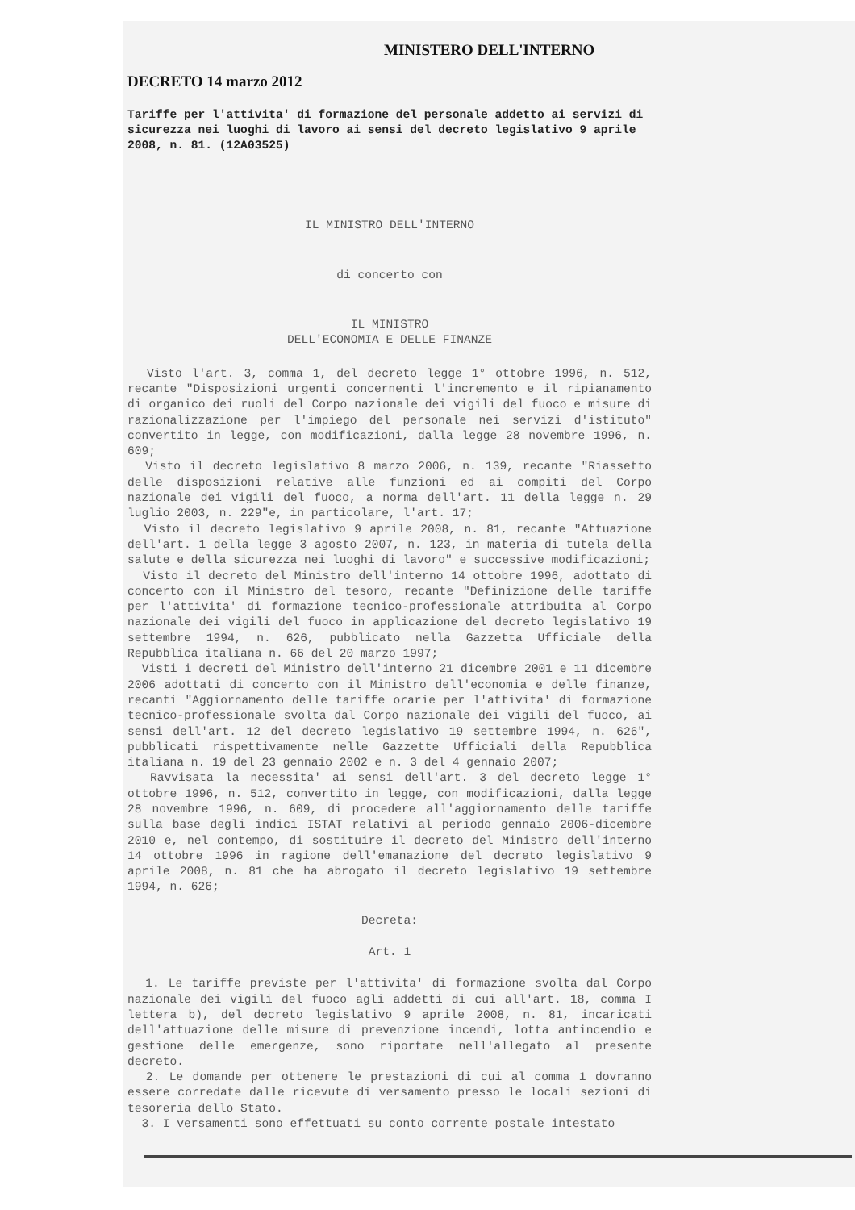MINISTERO DELL'INTERNO
DECRETO 14 marzo 2012
Tariffe per l'attivita' di formazione del personale addetto ai servizi di sicurezza nei luoghi di lavoro ai sensi del decreto legislativo 9 aprile 2008, n. 81. (12A03525)
IL MINISTRO DELL'INTERNO
di concerto con
IL MINISTRO
DELL'ECONOMIA E DELLE FINANZE
Visto l'art. 3, comma 1, del decreto legge 1° ottobre 1996, n. 512, recante "Disposizioni urgenti concernenti l'incremento e il ripianamento di organico dei ruoli del Corpo nazionale dei vigili del fuoco e misure di razionalizzazione per l'impiego del personale nei servizi d'istituto" convertito in legge, con modificazioni, dalla legge 28 novembre 1996, n. 609;
Visto il decreto legislativo 8 marzo 2006, n. 139, recante "Riassetto delle disposizioni relative alle funzioni ed ai compiti del Corpo nazionale dei vigili del fuoco, a norma dell'art. 11 della legge n. 29 luglio 2003, n. 229"e, in particolare, l'art. 17;
Visto il decreto legislativo 9 aprile 2008, n. 81, recante "Attuazione dell'art. 1 della legge 3 agosto 2007, n. 123, in materia di tutela della salute e della sicurezza nei luoghi di lavoro" e successive modificazioni;
Visto il decreto del Ministro dell'interno 14 ottobre 1996, adottato di concerto con il Ministro del tesoro, recante "Definizione delle tariffe per l'attivita' di formazione tecnico-professionale attribuita al Corpo nazionale dei vigili del fuoco in applicazione del decreto legislativo 19 settembre 1994, n. 626, pubblicato nella Gazzetta Ufficiale della Repubblica italiana n. 66 del 20 marzo 1997;
Visti i decreti del Ministro dell'interno 21 dicembre 2001 e 11 dicembre 2006 adottati di concerto con il Ministro dell'economia e delle finanze, recanti "Aggiornamento delle tariffe orarie per l'attivita' di formazione tecnico-professionale svolta dal Corpo nazionale dei vigili del fuoco, ai sensi dell'art. 12 del decreto legislativo 19 settembre 1994, n. 626", pubblicati rispettivamente nelle Gazzette Ufficiali della Repubblica italiana n. 19 del 23 gennaio 2002 e n. 3 del 4 gennaio 2007;
Ravvisata la necessita' ai sensi dell'art. 3 del decreto legge 1° ottobre 1996, n. 512, convertito in legge, con modificazioni, dalla legge 28 novembre 1996, n. 609, di procedere all'aggiornamento delle tariffe sulla base degli indici ISTAT relativi al periodo gennaio 2006-dicembre 2010 e, nel contempo, di sostituire il decreto del Ministro dell'interno 14 ottobre 1996 in ragione dell'emanazione del decreto legislativo 9 aprile 2008, n. 81 che ha abrogato il decreto legislativo 19 settembre 1994, n. 626;
Decreta:
Art. 1
1. Le tariffe previste per l'attivita' di formazione svolta dal Corpo nazionale dei vigili del fuoco agli addetti di cui all'art. 18, comma I lettera b), del decreto legislativo 9 aprile 2008, n. 81, incaricati dell'attuazione delle misure di prevenzione incendi, lotta antincendio e gestione delle emergenze, sono riportate nell'allegato al presente decreto.
2. Le domande per ottenere le prestazioni di cui al comma 1 dovranno essere corredate dalle ricevute di versamento presso le locali sezioni di tesoreria dello Stato.
3. I versamenti sono effettuati su conto corrente postale intestato